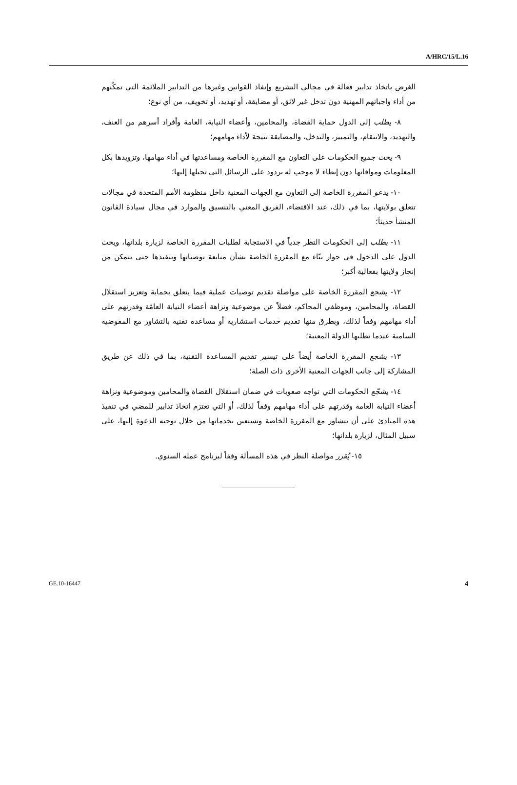A/HRC/15/L.16
الغرض باتخاذ تدابير فعالة في مجالي التشريع وإنفاذ القوانين وغيرها من التدابير الملائمة التي تمكّنهم من أداء واجباتهم المهنية دون تدخل غير لائق، أو مضايقة، أو تهديد، أو تخويف، من أي نوع؛
٨- يطلب إلى الدول حماية القضاة، والمحامين، وأعضاء النيابة، العامة وأفراد أسرهم من العنف، والتهديد، والانتقام، والتمييز، والتدخل، والمضايقة نتيجة لأداء مهامهم؛
٩- يحث جميع الحكومات على التعاون مع المقررة الخاصة ومساعدتها في أداء مهامها، وتزويدها بكل المعلومات وموافاتها دون إبطاء لا موجب له بردود على الرسائل التي تحيلها إليها؛
١٠- يدعو المقررة الخاصة إلى التعاون مع الجهات المعنية داخل منظومة الأمم المتحدة في مجالات تتعلق بولايتها، بما في ذلك، عند الاقتضاء، الفريق المعني بالتنسيق والموارد في مجال سيادة القانون المنشأ حديثاً؛
١١- يطلب إلى الحكومات النظر جدياً في الاستجابة لطلبات المقررة الخاصة لزيارة بلدانها، ويحث الدول على الدخول في حوار بنّاء مع المقررة الخاصة بشأن متابعة توصياتها وتنفيذها حتى تتمكن من إنجاز ولايتها بفعالية أكبر؛
١٢- يشجع المقررة الخاصة على مواصلة تقديم توصيات عملية فيما يتعلق بحماية وتعزيز استقلال القضاة، والمحامين، وموظفي المحاكم، فضلاً عن موضوعية ونزاهة أعضاء النيابة العامّة وقدرتهم على أداء مهامهم وفقاً لذلك، وبطرق منها تقديم خدمات استشارية أو مساعدة تقنية بالتشاور مع المفوضية السامية عندما تطلبها الدولة المعنية؛
١٣- يشجع المقررة الخاصة أيضاً على تيسير تقديم المساعدة التقنية، بما في ذلك عن طريق المشاركة إلى جانب الجهات المعنية الأخرى ذات الصلة؛
١٤- يشجّع الحكومات التي تواجه صعوبات في ضمان استقلال القضاة والمحامين وموضوعية ونزاهة أعضاء النيابة العامة وقدرتهم على أداء مهامهم وفقاً لذلك، أو التي تعتزم اتخاذ تدابير للمضي في تنفيذ هذه المبادئ على أن تتشاور مع المقررة الخاصة وتستعين بخدماتها من خلال توجيه الدعوة إليها، على سبيل المثال، لزيارة بلدانها؛
١٥- يُقرر مواصلة النظر في هذه المسألة وفقاً لبرنامج عمله السنوي.
GE.10-16447 4